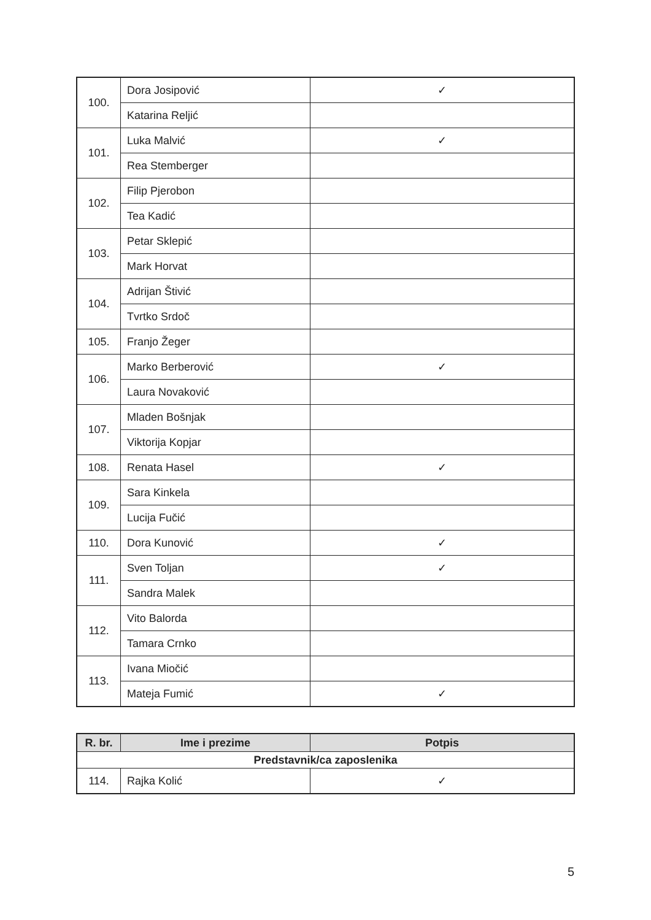| 100. | Dora Josipović | ✓ |
| | Katarina Reljić | |
| 101. | Luka Malvić | ✓ |
| | Rea Stemberger | |
| 102. | Filip Pjerobon | |
| | Tea Kadić | |
| 103. | Petar Sklepić | |
| | Mark Horvat | |
| 104. | Adrijan Štivić | |
| | Tvrtko Srdoč | |
| 105. | Franjo Žeger | |
| 106. | Marko Berberović | ✓ |
| | Laura Novaković | |
| 107. | Mladen Bošnjak | |
| | Viktorija Kopjar | |
| 108. | Renata Hasel | ✓ |
| 109. | Sara Kinkela | |
| | Lucija Fučić | |
| 110. | Dora Kunović | ✓ |
| 111. | Sven Toljan | ✓ |
| | Sandra Malek | |
| 112. | Vito Balorda | |
| | Tamara Crnko | |
| 113. | Ivana Miočić | |
| | Mateja Fumić | ✓ |
| R. br. | Ime i prezime | Potpis |
| --- | --- | --- |
| Predstavnik/ca zaposlenika | | |
| 114. | Rajka Kolić | ✓ |
5